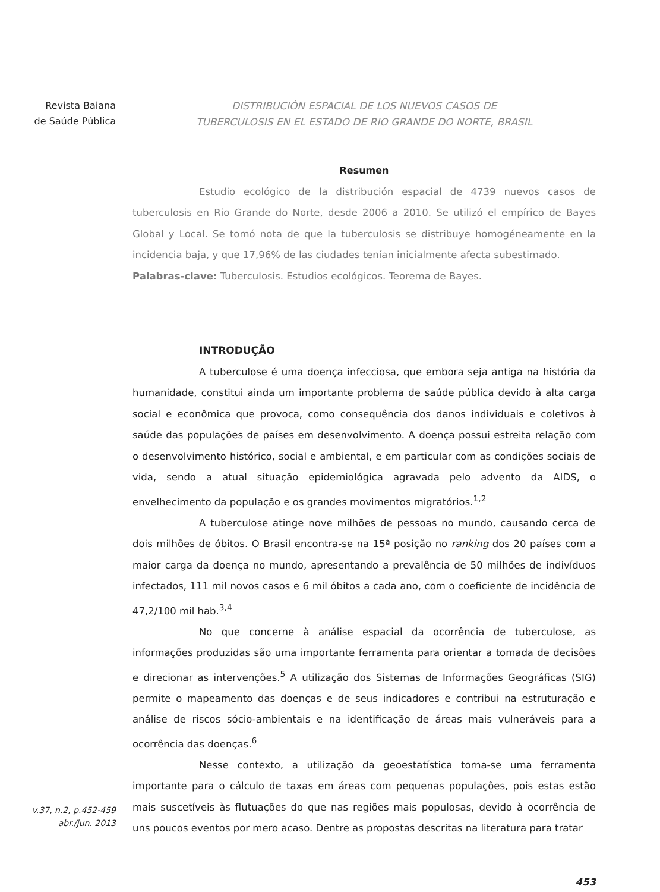Revista Baiana
de Saúde Pública
v.37, n.2, p.452-459
abr./jun. 2013
DISTRIBUCIÓN ESPACIAL DE LOS NUEVOS CASOS DE
TUBERCULOSIS EN EL ESTADO DE RIO GRANDE DO NORTE, BRASIL
Resumen
Estudio ecológico de la distribución espacial de 4739 nuevos casos de tuberculosis en Rio Grande do Norte, desde 2006 a 2010. Se utilizó el empírico de Bayes Global y Local. Se tomó nota de que la tuberculosis se distribuye homogéneamente en la incidencia baja, y que 17,96% de las ciudades tenían inicialmente afecta subestimado.
Palabras-clave: Tuberculosis. Estudios ecológicos. Teorema de Bayes.
INTRODUÇÃO
A tuberculose é uma doença infecciosa, que embora seja antiga na história da humanidade, constitui ainda um importante problema de saúde pública devido à alta carga social e econômica que provoca, como consequência dos danos individuais e coletivos à saúde das populações de países em desenvolvimento. A doença possui estreita relação com o desenvolvimento histórico, social e ambiental, e em particular com as condições sociais de vida, sendo a atual situação epidemiológica agravada pelo advento da AIDS, o envelhecimento da população e os grandes movimentos migratórios.<sup>1,2</sup>
A tuberculose atinge nove milhões de pessoas no mundo, causando cerca de dois milhões de óbitos. O Brasil encontra-se na 15ª posição no ranking dos 20 países com a maior carga da doença no mundo, apresentando a prevalência de 50 milhões de indivíduos infectados, 111 mil novos casos e 6 mil óbitos a cada ano, com o coeficiente de incidência de 47,2/100 mil hab.<sup>3,4</sup>
No que concerne à análise espacial da ocorrência de tuberculose, as informações produzidas são uma importante ferramenta para orientar a tomada de decisões e direcionar as intervenções.<sup>5</sup> A utilização dos Sistemas de Informações Geográficas (SIG) permite o mapeamento das doenças e de seus indicadores e contribui na estruturação e análise de riscos sócio-ambientais e na identificação de áreas mais vulneráveis para a ocorrência das doenças.<sup>6</sup>
Nesse contexto, a utilização da geoestatística torna-se uma ferramenta importante para o cálculo de taxas em áreas com pequenas populações, pois estas estão mais suscetíveis às flutuações do que nas regiões mais populosas, devido à ocorrência de uns poucos eventos por mero acaso. Dentre as propostas descritas na literatura para tratar
453